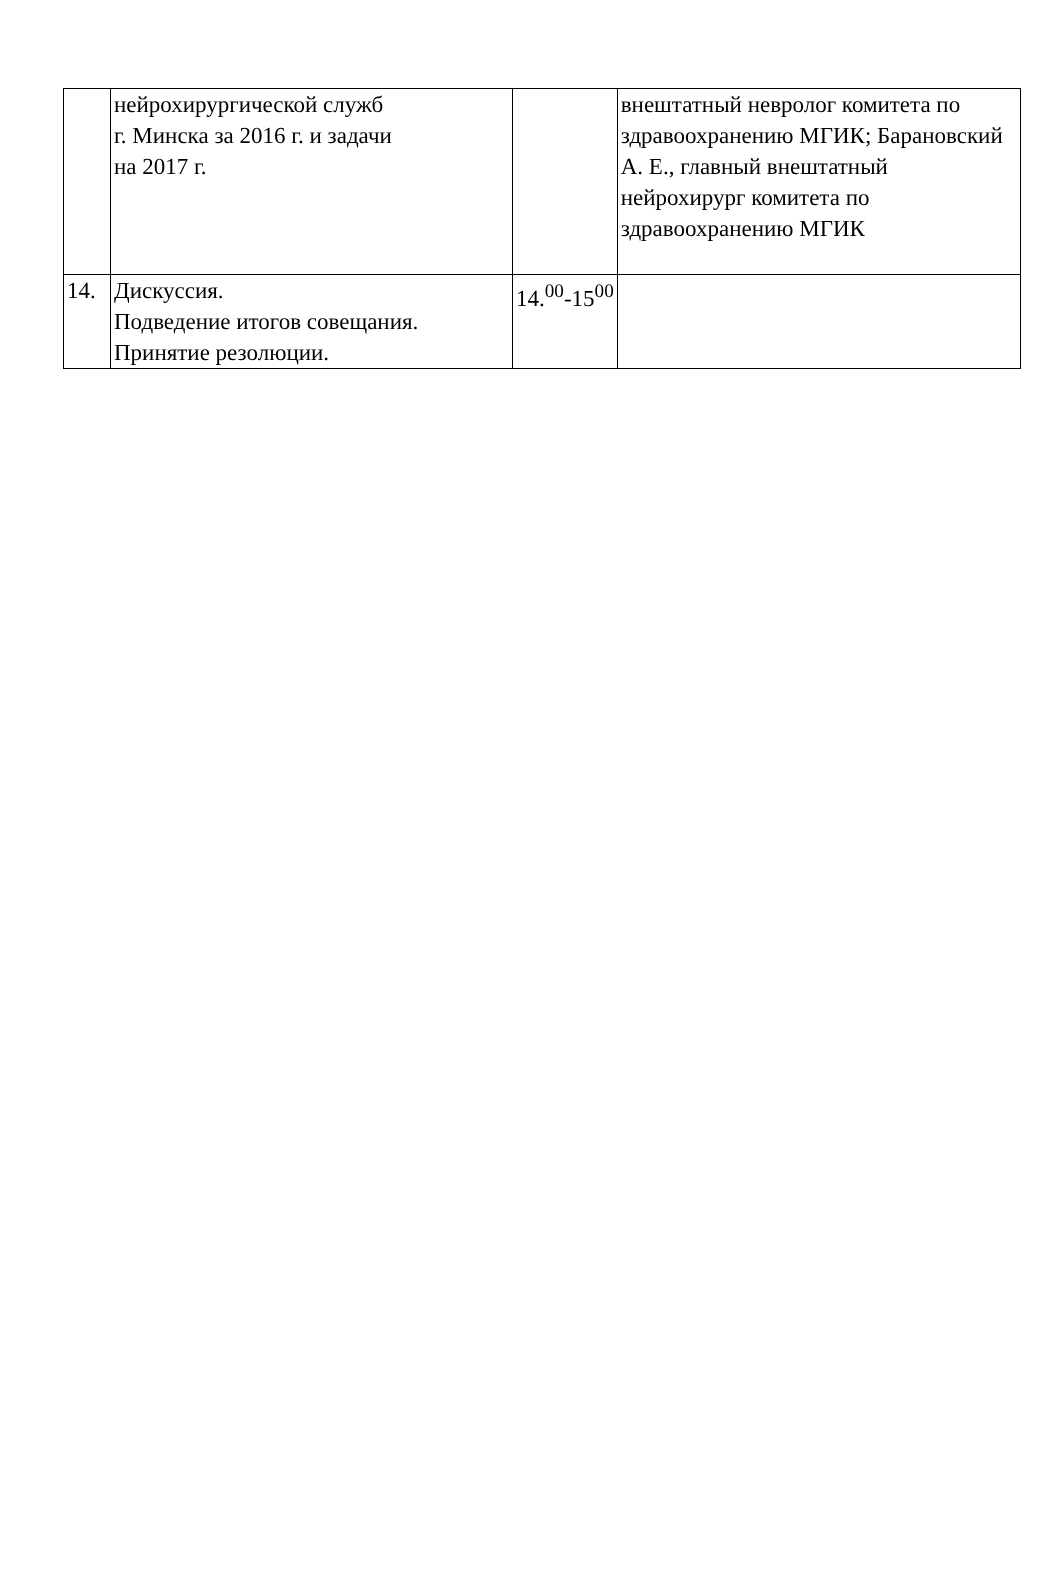| | нейрохирургической служб г. Минска за 2016 г. и задачи на 2017 г. | | внештатный невролог комитета по здравоохранению МГИК; Барановский А. Е., главный внештатный нейрохирург комитета по здравоохранению МГИК |
| 14. | Дискуссия. Подведение итогов совещания. Принятие резолюции. | 14.<sup>00</sup>-15<sup>00</sup> | |